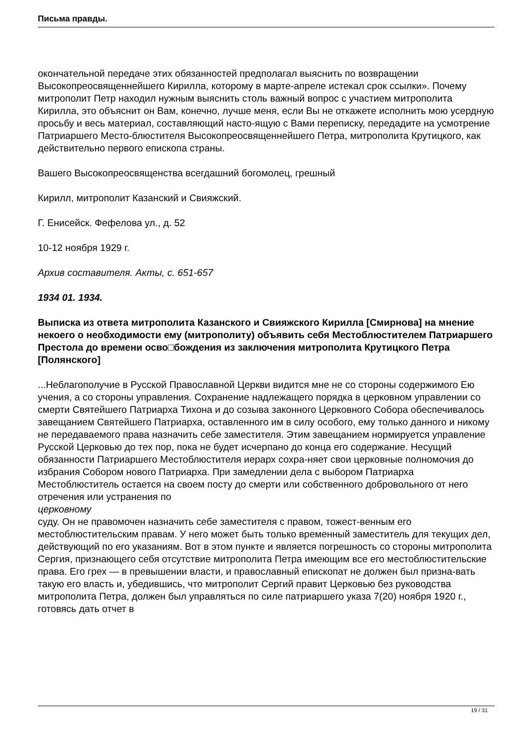Письма правды.
окончательной передаче этих обязанностей предполагал выяснить по возвращении Высокопреосвященнейшего Кирилла, которому в марте-апреле истекал срок ссылки». Почему митрополит Петр находил нужным выяснить столь важный вопрос с участием митрополита Кирилла, это объяснит он Вам, конечно, лучше меня, если Вы не откажете исполнить мою усердную просьбу и весь материал, составляющий насто-ящую с Вами переписку, передадите на усмотрение Патриаршего Место-блюстителя Высокопреосвященнейшего Петра, митрополита Крутицкого, как действительно первого епископа страны.
Вашего Высокопреосвященства всегдашний богомолец, грешный
Кирилл, митрополит Казанский и Свияжский.
Г. Енисейск. Фефелова ул., д. 52
10-12 ноября 1929 г.
Архив составителя. Акты, с. 651-657
1934 01. 1934.
Выписка из ответа митрополита Казанского и Свияжского Кирилла [Смирнова] на мнение некоего о необходимости ему (митрополиту) объявить себя Местоблюстителем Патриаршего Престола до времени осво□бождения из заключения митрополита Крутицкого Петра [Полянского]
...Неблагополучие в Русской Православной Церкви видится мне не со стороны содержимого Ею учения, а со стороны управления. Сохранение надлежащего порядка в церковном управлении со смерти Святейшего Патриарха Тихона и до созыва законного Церковного Собора обеспечивалось завещанием Святейшего Патриарха, оставленного им в силу особого, ему только данного и никому не передаваемого права назначить себе заместителя. Этим завещанием нормируется управление Русской Церковью до тех пор, пока не будет исчерпано до конца его содержание. Несущий обязанности Патриаршего Местоблюстителя иерарх сохра-няет свои церковные полномочия до избрания Собором нового Патриарха. При замедлении дела с выбором Патриарха Местоблюститель остается на своем посту до смерти или собственного добровольного от него отречения или устранения по
церковному
суду. Он не правомочен назначить себе заместителя с правом, тожест-венным его местоблюстительским правам. У него может быть только временный заместитель для текущих дел, действующий по его указаниям. Вот в этом пункте и является погрешность со стороны митрополита Сергия, признающего себя отсутствие митрополита Петра имеющим все его местоблюстительские права. Его грех — в превышении власти, и православный епископат не должен был призна-вать такую его власть и, убедившись, что митрополит Сергий правит Церковью без руководства митрополита Петра, должен был управляться по силе патриаршего указа 7(20) ноября 1920 г., готовясь дать отчет в
19 / 31